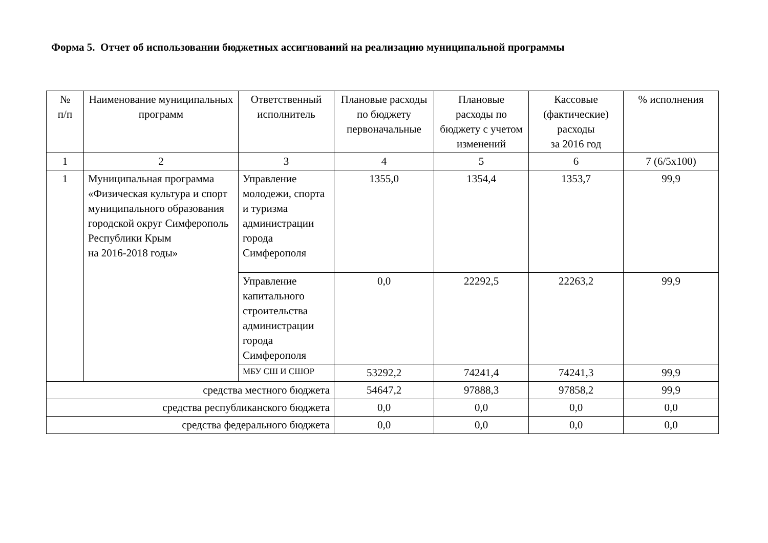Форма 5. Отчет об использовании бюджетных ассигнований на реализацию муниципальной программы
| № п/п | Наименование муниципальных программ | Ответственный исполнитель | Плановые расходы по бюджету первоначальные | Плановые расходы по бюджету с учетом изменений | Кассовые (фактические) расходы за 2016 год | % исполнения |
| --- | --- | --- | --- | --- | --- | --- |
| 1 | 2 | 3 | 4 | 5 | 6 | 7 (6/5х100) |
| 1 | Муниципальная программа «Физическая культура и спорт муниципального образования городской округ Симферополь Республики Крым на 2016-2018 годы» | Управление молодежи, спорта и туризма администрации города Симферополя | 1355,0 | 1354,4 | 1353,7 | 99,9 |
| | | Управление капитального строительства администрации города Симферополя | 0,0 | 22292,5 | 22263,2 | 99,9 |
| | | МБУ СШ И СШОР | 53292,2 | 74241,4 | 74241,3 | 99,9 |
| средства местного бюджета | | | 54647,2 | 97888,3 | 97858,2 | 99,9 |
| средства республиканского бюджета | | | 0,0 | 0,0 | 0,0 | 0,0 |
| средства федерального бюджета | | | 0,0 | 0,0 | 0,0 | 0,0 |